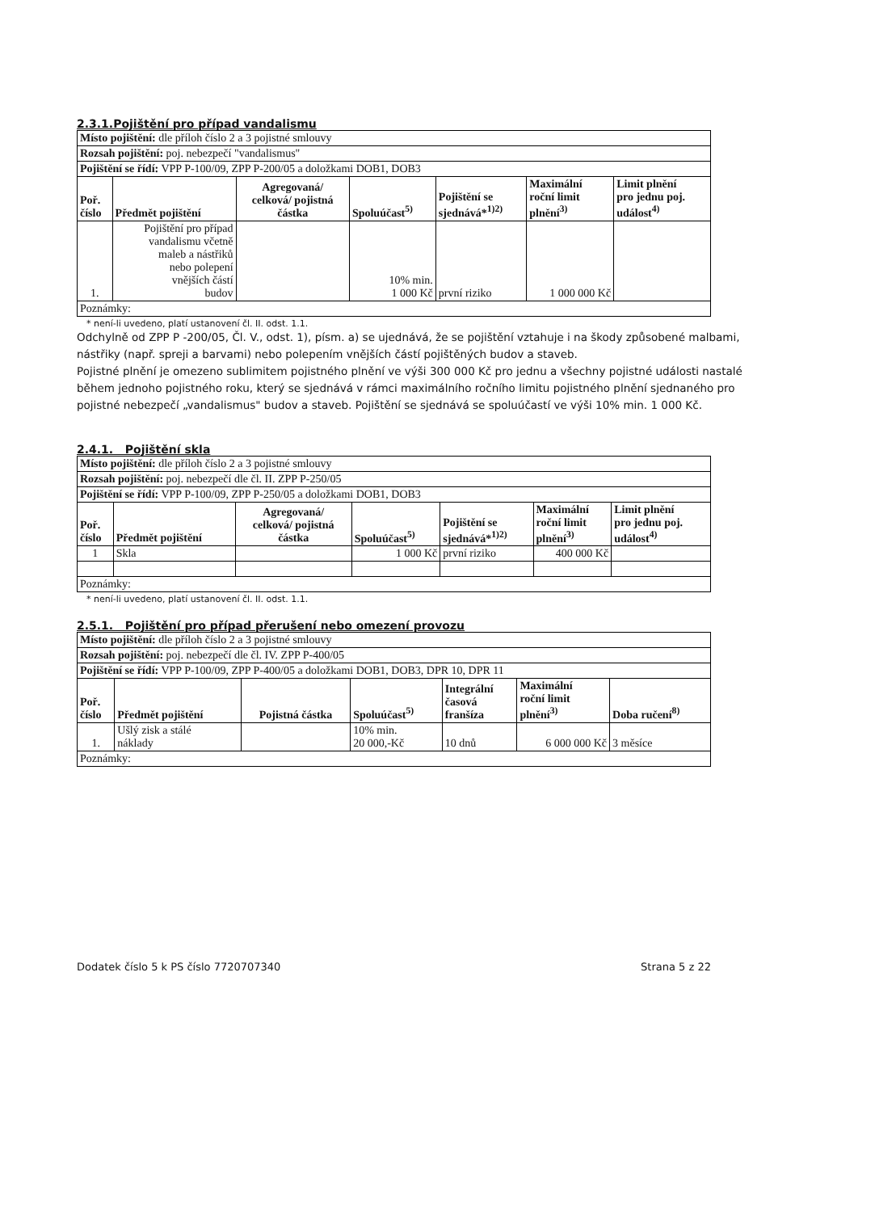2.3.1.Pojištění pro případ vandalismu
| Místo pojištění: dle příloh číslo 2 a 3 pojistné smlouvy | | | | | | |
| Rozsah pojištění: poj. nebezpečí "vandalismus" | | | | | | |
| Pojištění se řídí: VPP P-100/09, ZPP P-200/05 a doložkami DOB1, DOB3 | | | | | | |
| Poř. číslo | Předmět pojištění | Agregovaná/ celková/ pojistná částka | Spoluúčast<sup>5)</sup> | Pojištění se sjednává*<sup>1)2)</sup> | Maximální roční limit plnění<sup>3)</sup> | Limit plnění pro jednu poj. událost<sup>4)</sup> |
| 1. | Pojištění pro případ vandalismu včetně maleb a nástřiků nebo polepení vnějších částí budov | | 10% min. 1 000 Kč | první riziko | 1 000 000 Kč | |
| Poznámky: | | | | | | |
* není-li uvedeno, platí ustanovení čl. II. odst. 1.1.
Odchylně od ZPP P -200/05, Čl. V., odst. 1), písm. a) se ujednává, že se pojištění vztahuje i na škody způsobené malbami, nástřiky (např. spreji a barvami) nebo polepením vnějších částí pojištěných budov a staveb.
Pojistné plnění je omezeno sublimitem pojistného plnění ve výši 300 000 Kč pro jednu a všechny pojistné události nastalé během jednoho pojistného roku, který se sjednává v rámci maximálního ročního limitu pojistného plnění sjednaného pro pojistné nebezpečí „vandalismus" budov a staveb. Pojištění se sjednává se spoluúčastí ve výši 10% min. 1 000 Kč.
2.4.1. Pojištění skla
| Místo pojištění: dle příloh číslo 2 a 3 pojistné smlouvy | | | | | | |
| Rozsah pojištění: poj. nebezpečí dle čl. II. ZPP P-250/05 | | | | | | |
| Pojištění se řídí: VPP P-100/09, ZPP P-250/05 a doložkami DOB1, DOB3 | | | | | | |
| Poř. číslo | Předmět pojištění | Agregovaná/ celková/ pojistná částka | Spoluúčast<sup>5)</sup> | Pojištění se sjednává*<sup>1)2)</sup> | Maximální roční limit plnění<sup>3)</sup> | Limit plnění pro jednu poj. událost<sup>4)</sup> |
| 1 | Skla | | 1 000 Kč | první riziko | 400 000 Kč | |
| Poznámky: | | | | | | |
* není-li uvedeno, platí ustanovení čl. II. odst. 1.1.
2.5.1. Pojištění pro případ přerušení nebo omezení provozu
| Místo pojištění: dle příloh číslo 2 a 3 pojistné smlouvy | | | | | | |
| Rozsah pojištění: poj. nebezpečí dle čl. IV. ZPP P-400/05 | | | | | | |
| Pojištění se řídí: VPP P-100/09, ZPP P-400/05 a doložkami DOB1, DOB3, DPR 10, DPR 11 | | | | | | |
| Poř. číslo | Předmět pojištění | Pojistná částka | Spoluúčast<sup>5)</sup> | Integrální časová franšíza | Maximální roční limit plnění<sup>3)</sup> | Doba ručení<sup>8)</sup> |
| 1. | Ušlý zisk a stálé náklady | | 10% min. 20 000,-Kč | 10 dnů | 6 000 000 Kč | 3 měsíce |
| Poznámky: | | | | | | |
Dodatek číslo 5 k PS číslo 7720707340 Strana 5 z 22